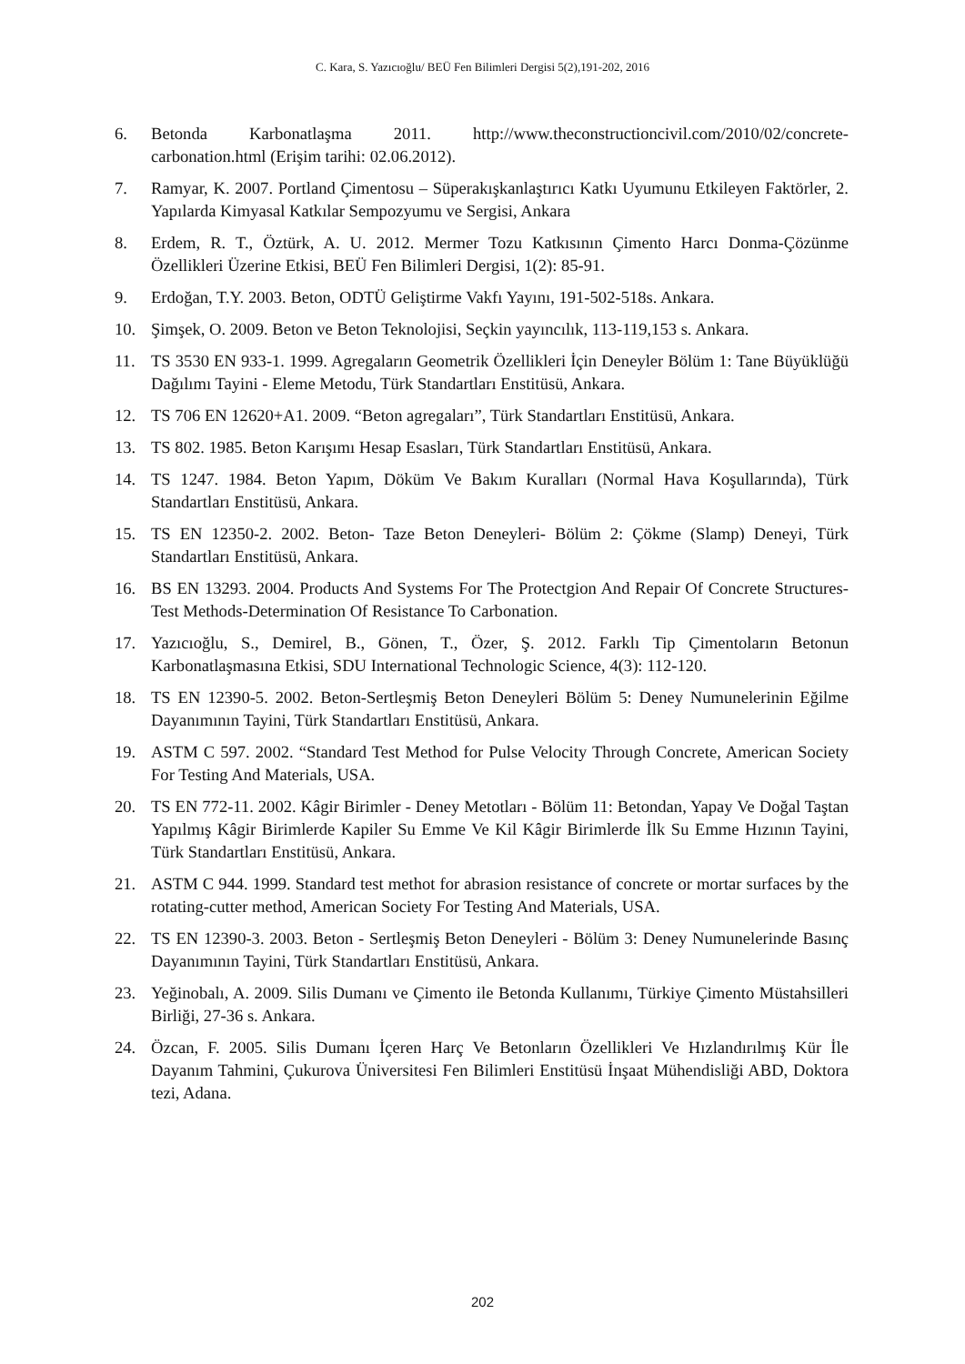C. Kara, S. Yazıcıoğlu/ BEÜ Fen Bilimleri Dergisi 5(2),191-202, 2016
6. Betonda Karbonatlaşma 2011. http://www.theconstructioncivil.com/2010/02/concrete-carbonation.html (Erişim tarihi: 02.06.2012).
7. Ramyar, K. 2007. Portland Çimentosu – Süperakışkanlaştırıcı Katkı Uyumunu Etkileyen Faktörler, 2. Yapılarda Kimyasal Katkılar Sempozyumu ve Sergisi, Ankara
8. Erdem, R. T., Öztürk, A. U. 2012. Mermer Tozu Katkısının Çimento Harcı Donma-Çözünme Özellikleri Üzerine Etkisi, BEÜ Fen Bilimleri Dergisi, 1(2): 85-91.
9. Erdoğan, T.Y. 2003. Beton, ODTÜ Geliştirme Vakfı Yayını, 191-502-518s. Ankara.
10. Şimşek, O. 2009. Beton ve Beton Teknolojisi, Seçkin yayıncılık, 113-119,153 s. Ankara.
11. TS 3530 EN 933-1. 1999. Agregaların Geometrik Özellikleri İçin Deneyler Bölüm 1: Tane Büyüklüğü Dağılımı Tayini - Eleme Metodu, Türk Standartları Enstitüsü, Ankara.
12. TS 706 EN 12620+A1. 2009. “Beton agregaları”, Türk Standartları Enstitüsü, Ankara.
13. TS 802. 1985. Beton Karışımı Hesap Esasları, Türk Standartları Enstitüsü, Ankara.
14. TS 1247. 1984. Beton Yapım, Döküm Ve Bakım Kuralları (Normal Hava Koşullarında), Türk Standartları Enstitüsü, Ankara.
15. TS EN 12350-2. 2002. Beton- Taze Beton Deneyleri- Bölüm 2: Çökme (Slamp) Deneyi, Türk Standartları Enstitüsü, Ankara.
16. BS EN 13293. 2004. Products And Systems For The Protectgion And Repair Of Concrete Structures-Test Methods-Determination Of Resistance To Carbonation.
17. Yazıcıoğlu, S., Demirel, B., Gönen, T., Özer, Ş. 2012. Farklı Tip Çimentoların Betonun Karbonatlaşmasına Etkisi, SDU International Technologic Science, 4(3): 112-120.
18. TS EN 12390-5. 2002. Beton-Sertleşmiş Beton Deneyleri Bölüm 5: Deney Numunelerinin Eğilme Dayanımının Tayini, Türk Standartları Enstitüsü, Ankara.
19. ASTM C 597. 2002. “Standard Test Method for Pulse Velocity Through Concrete, American Society For Testing And Materials, USA.
20. TS EN 772-11. 2002. Kâgir Birimler - Deney Metotları - Bölüm 11: Betondan, Yapay Ve Doğal Taştan Yapılmış Kâgir Birimlerde Kapiler Su Emme Ve Kil Kâgir Birimlerde İlk Su Emme Hızının Tayini, Türk Standartları Enstitüsü, Ankara.
21. ASTM C 944. 1999. Standard test methot for abrasion resistance of concrete or mortar surfaces by the rotating-cutter method, American Society For Testing And Materials, USA.
22. TS EN 12390-3. 2003. Beton - Sertleşmiş Beton Deneyleri - Bölüm 3: Deney Numunelerinde Basınç Dayanımının Tayini, Türk Standartları Enstitüsü, Ankara.
23. Yeğinobalı, A. 2009. Silis Dumanı ve Çimento ile Betonda Kullanımı, Türkiye Çimento Müstahsilleri Birliği, 27-36 s. Ankara.
24. Özcan, F. 2005. Silis Dumanı İçeren Harç Ve Betonların Özellikleri Ve Hızlandırılmış Kür İle Dayanım Tahmini, Çukurova Üniversitesi Fen Bilimleri Enstitüsü İnşaat Mühendisliği ABD, Doktora tezi, Adana.
202